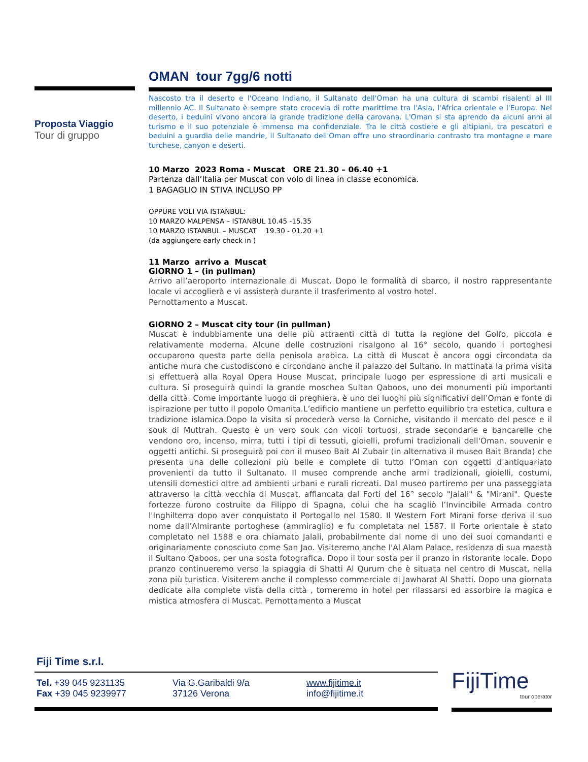Proposta Viaggio
Tour di gruppo
OMAN tour 7gg/6 notti
Nascosto tra il deserto e l'Oceano Indiano, il Sultanato dell'Oman ha una cultura di scambi risalenti al III millennio AC. Il Sultanato è sempre stato crocevia di rotte marittime tra l'Asia, l'Africa orientale e l'Europa. Nel deserto, i beduini vivono ancora la grande tradizione della carovana. L'Oman si sta aprendo da alcuni anni al turismo e il suo potenziale è immenso ma confidenziale. Tra le città costiere e gli altipiani, tra pescatori e beduini a guardia delle mandrie, il Sultanato dell'Oman offre uno straordinario contrasto tra montagne e mare turchese, canyon e deserti.
10 Marzo 2023 Roma - Muscat ORE 21.30 – 06.40 +1
Partenza dall’Italia per Muscat con volo di linea in classe economica.
1 BAGAGLIO IN STIVA INCLUSO PP
OPPURE VOLI VIA ISTANBUL:
10 MARZO MALPENSA – ISTANBUL 10.45 -15.35
10 MARZO ISTANBUL – MUSCAT 19.30 - 01.20 +1
(da aggiungere early check in )
11 Marzo arrivo a Muscat
GIORNO 1 – (in pullman)
Arrivo all’aeroporto internazionale di Muscat. Dopo le formalità di sbarco, il nostro rappresentante locale vi accoglierà e vi assisterà durante il trasferimento al vostro hotel.
Pernottamento a Muscat.
GIORNO 2 – Muscat city tour (in pullman)
Muscat è indubbiamente una delle più attraenti città di tutta la regione del Golfo, piccola e relativamente moderna. Alcune delle costruzioni risalgono al 16° secolo, quando i portoghesi occuparono questa parte della penisola arabica. La città di Muscat è ancora oggi circondata da antiche mura che custodiscono e circondano anche il palazzo del Sultano. In mattinata la prima visita si effettuerà alla Royal Opera House Muscat, principale luogo per espressione di arti musicali e cultura. Si proseguirà quindi la grande moschea Sultan Qaboos, uno dei monumenti più importanti della città. Come importante luogo di preghiera, è uno dei luoghi più significativi dell’Oman e fonte di ispirazione per tutto il popolo Omanita.L’edificio mantiene un perfetto equilibrio tra estetica, cultura e tradizione islamica.Dopo la visita si procederà verso la Corniche, visitando il mercato del pesce e il souk di Muttrah. Questo è un vero souk con vicoli tortuosi, strade secondarie e bancarelle che vendono oro, incenso, mirra, tutti i tipi di tessuti, gioielli, profumi tradizionali dell'Oman, souvenir e oggetti antichi. Si proseguirà poi con il museo Bait Al Zubair (in alternativa il museo Bait Branda) che presenta una delle collezioni più belle e complete di tutto l’Oman con oggetti d'antiquariato provenienti da tutto il Sultanato. Il museo comprende anche armi tradizionali, gioielli, costumi, utensili domestici oltre ad ambienti urbani e rurali ricreati. Dal museo partiremo per una passeggiata attraverso la città vecchia di Muscat, affiancata dal Forti del 16° secolo "Jalali" & "Mirani". Queste fortezze furono costruite da Filippo di Spagna, colui che ha scagliò l’Invincibile Armada contro l'Inghilterra dopo aver conquistato il Portogallo nel 1580. Il Western Fort Mirani forse deriva il suo nome dall’Almirante portoghese (ammiraglio) e fu completata nel 1587. Il Forte orientale è stato completato nel 1588 e ora chiamato Jalali, probabilmente dal nome di uno dei suoi comandanti e originariamente conosciuto come San Jao. Visiteremo anche l'Al Alam Palace, residenza di sua maestà il Sultano Qaboos, per una sosta fotografica. Dopo il tour sosta per il pranzo in ristorante locale. Dopo pranzo continueremo verso la spiaggia di Shatti Al Qurum che è situata nel centro di Muscat, nella zona più turistica. Visiterem anche il complesso commerciale di Jawharat Al Shatti. Dopo una giornata dedicate alla complete vista della città , torneremo in hotel per rilassarsi ed assorbire la magica e mistica atmosfera di Muscat. Pernottamento a Muscat
Fiji Time s.r.l.
Tel. +39 045 9231135
Fax +39 045 9239977
Via G.Garibaldi 9/a
37126 Verona
www.fijitime.it
info@fijitime.it
FijiTime
tour operator